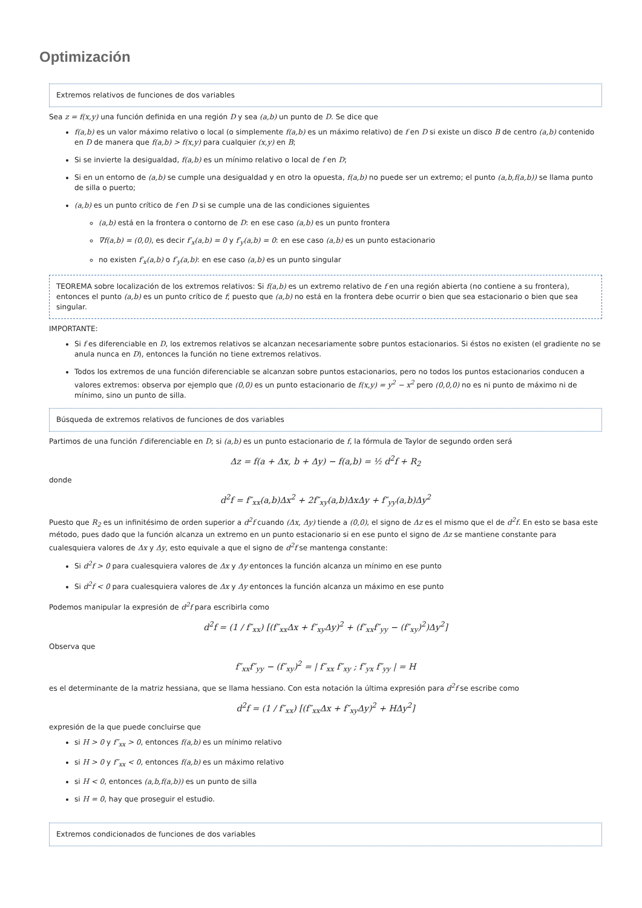Optimización
Extremos relativos de funciones de dos variables
Sea z = f(x,y) una función definida en una región D y sea (a,b) un punto de D. Se dice que
f(a,b) es un valor máximo relativo o local (o simplemente f(a,b) es un máximo relativo) de f en D si existe un disco B de centro (a,b) contenido en D de manera que f(a,b) > f(x,y) para cualquier (x,y) en B;
Si se invierte la desigualdad, f(a,b) es un mínimo relativo o local de f en D;
Si en un entorno de (a,b) se cumple una desigualdad y en otro la opuesta, f(a,b) no puede ser un extremo; el punto (a,b,f(a,b)) se llama punto de silla o puerto;
(a,b) es un punto crítico de f en D si se cumple una de las condiciones siguientes
(a,b) está en la frontera o contorno de D: en ese caso (a,b) es un punto frontera
∇f(a,b) = (0,0), es decir f′<sub>x</sub>(a,b) = 0 y f′<sub>y</sub>(a,b) = 0: en ese caso (a,b) es un punto estacionario
no existen f′<sub>x</sub>(a,b) o f′<sub>y</sub>(a,b): en ese caso (a,b) es un punto singular
TEOREMA sobre localización de los extremos relativos: Si f(a,b) es un extremo relativo de f en una región abierta (no contiene a su frontera), entonces el punto (a,b) es un punto crítico de f; puesto que (a,b) no está en la frontera debe ocurrir o bien que sea estacionario o bien que sea singular.
IMPORTANTE:
Si f es diferenciable en D, los extremos relativos se alcanzan necesariamente sobre puntos estacionarios. Si éstos no existen (el gradiente no se anula nunca en D), entonces la función no tiene extremos relativos.
Todos los extremos de una función diferenciable se alcanzan sobre puntos estacionarios, pero no todos los puntos estacionarios conducen a valores extremos: observa por ejemplo que (0,0) es un punto estacionario de f(x,y) = y<sup>2</sup> − x<sup>2</sup> pero (0,0,0) no es ni punto de máximo ni de mínimo, sino un punto de silla.
Búsqueda de extremos relativos de funciones de dos variables
Partimos de una función f diferenciable en D; si (a,b) es un punto estacionario de f, la fórmula de Taylor de segundo orden será
Δz = f(a + Δx, b + Δy) − f(a,b) = ½ d<sup>2</sup>f + R<sub>2</sub>
donde
d<sup>2</sup>f = f″<sub>xx</sub>(a,b)Δx<sup>2</sup> + 2f″<sub>xy</sub>(a,b)ΔxΔy + f″<sub>yy</sub>(a,b)Δy<sup>2</sup>
Puesto que R<sub>2</sub> es un infinitésimo de orden superior a d<sup>2</sup>f cuando (Δx, Δy) tiende a (0,0), el signo de Δz es el mismo que el de d<sup>2</sup>f. En esto se basa este método, pues dado que la función alcanza un extremo en un punto estacionario si en ese punto el signo de Δz se mantiene constante para cualesquiera valores de Δx y Δy, esto equivale a que el signo de d<sup>2</sup>f se mantenga constante:
Si d<sup>2</sup>f > 0 para cualesquiera valores de Δx y Δy entonces la función alcanza un mínimo en ese punto
Si d<sup>2</sup>f < 0 para cualesquiera valores de Δx y Δy entonces la función alcanza un máximo en ese punto
Podemos manipular la expresión de d<sup>2</sup>f para escribirla como
d<sup>2</sup>f = (1 / f″<sub>xx</sub>) [(f″<sub>xx</sub>Δx + f″<sub>xy</sub>Δy)<sup>2</sup> + (f″<sub>xx</sub>f″<sub>yy</sub> − (f″<sub>xy</sub>)<sup>2</sup>)Δy<sup>2</sup>]
Observa que
f″<sub>xx</sub>f″<sub>yy</sub> − (f″<sub>xy</sub>)<sup>2</sup> = | f″<sub>xx</sub> f″<sub>xy</sub> ; f″<sub>yx</sub> f″<sub>yy</sub> | = H
es el determinante de la matriz hessiana, que se llama hessiano. Con esta notación la última expresión para d<sup>2</sup>f se escribe como
d<sup>2</sup>f = (1 / f″<sub>xx</sub>) [(f″<sub>xx</sub>Δx + f″<sub>xy</sub>Δy)<sup>2</sup> + HΔy<sup>2</sup>]
expresión de la que puede concluirse que
si H > 0 y f″<sub>xx</sub> > 0, entonces f(a,b) es un mínimo relativo
si H > 0 y f″<sub>xx</sub> < 0, entonces f(a,b) es un máximo relativo
si H < 0, entonces (a,b,f(a,b)) es un punto de silla
si H = 0, hay que proseguir el estudio.
Extremos condicionados de funciones de dos variables